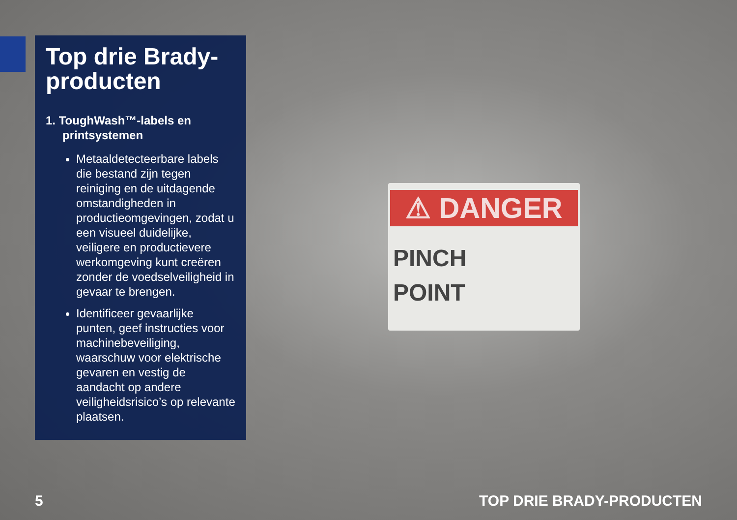Top drie Brady-producten
1. ToughWash™-labels en printsystemen
Metaaldetecteerbare labels die bestand zijn tegen reiniging en de uitdagende omstandigheden in productieomgevingen, zodat u een visueel duidelijke, veiligere en productievere werkomgeving kunt creëren zonder de voedselveiligheid in gevaar te brengen.
Identificeer gevaarlijke punten, geef instructies voor machinebeveiliging, waarschuw voor elektrische gevaren en vestig de aandacht op andere veiligheidsrisico’s op relevante plaatsen.
⚠ DANGER
PINCH
POINT
5 TOP DRIE BRADY-PRODUCTEN